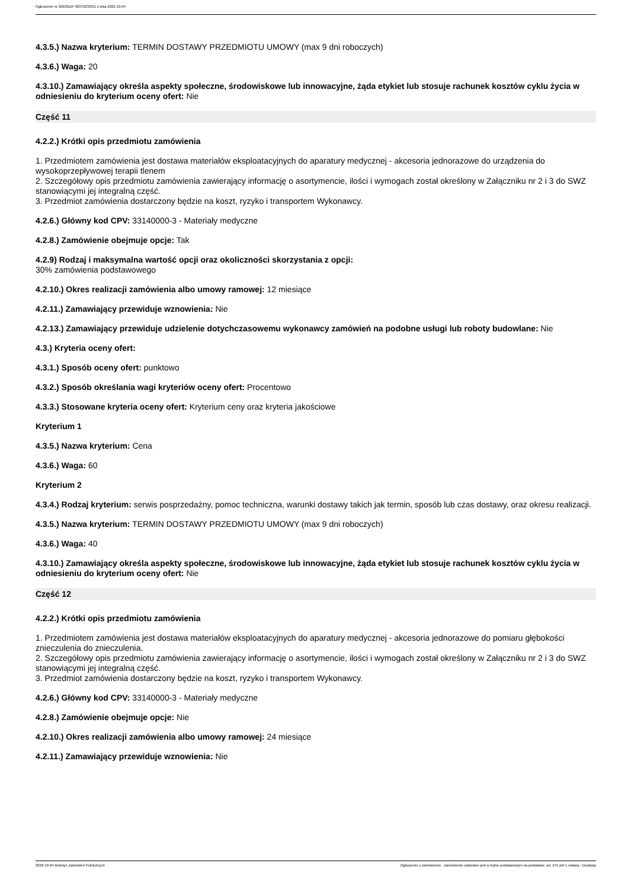Ogłoszenie nr 2022/BZP 00376233/01 z dnia 2022-10-04
4.3.5.) Nazwa kryterium: TERMIN DOSTAWY PRZEDMIOTU UMOWY (max 9 dni roboczych)
4.3.6.) Waga: 20
4.3.10.) Zamawiający określa aspekty społeczne, środowiskowe lub innowacyjne, żąda etykiet lub stosuje rachunek kosztów cyklu życia w odniesieniu do kryterium oceny ofert: Nie
Część 11
4.2.2.) Krótki opis przedmiotu zamówienia
1. Przedmiotem zamówienia jest dostawa materiałów eksploatacyjnych do aparatury medycznej - akcesoria jednorazowe do urządzenia do wysokoprzepływowej terapii tlenem
2. Szczegółowy opis przedmiotu zamówienia zawierający informację o asortymencie, ilości i wymogach został określony w Załączniku nr 2 i 3 do SWZ stanowiącymi jej integralną część.
3. Przedmiot zamówienia dostarczony będzie na koszt, ryzyko i transportem Wykonawcy.
4.2.6.) Główny kod CPV: 33140000-3 - Materiały medyczne
4.2.8.) Zamówienie obejmuje opcje: Tak
4.2.9) Rodzaj i maksymalna wartość opcji oraz okoliczności skorzystania z opcji:
30% zamówienia podstawowego
4.2.10.) Okres realizacji zamówienia albo umowy ramowej: 12 miesiące
4.2.11.) Zamawiający przewiduje wznowienia: Nie
4.2.13.) Zamawiający przewiduje udzielenie dotychczasowemu wykonawcy zamówień na podobne usługi lub roboty budowlane: Nie
4.3.) Kryteria oceny ofert:
4.3.1.) Sposób oceny ofert: punktowo
4.3.2.) Sposób określania wagi kryteriów oceny ofert: Procentowo
4.3.3.) Stosowane kryteria oceny ofert: Kryterium ceny oraz kryteria jakościowe
Kryterium 1
4.3.5.) Nazwa kryterium: Cena
4.3.6.) Waga: 60
Kryterium 2
4.3.4.) Rodzaj kryterium: serwis posprzedażny, pomoc techniczna, warunki dostawy takich jak termin, sposób lub czas dostawy, oraz okresu realizacji.
4.3.5.) Nazwa kryterium: TERMIN DOSTAWY PRZEDMIOTU UMOWY (max 9 dni roboczych)
4.3.6.) Waga: 40
4.3.10.) Zamawiający określa aspekty społeczne, środowiskowe lub innowacyjne, żąda etykiet lub stosuje rachunek kosztów cyklu życia w odniesieniu do kryterium oceny ofert: Nie
Część 12
4.2.2.) Krótki opis przedmiotu zamówienia
1. Przedmiotem zamówienia jest dostawa materiałów eksploatacyjnych do aparatury medycznej - akcesoria jednorazowe do pomiaru głębokości znieczulenia do znieczulenia.
2. Szczegółowy opis przedmiotu zamówienia zawierający informację o asortymencie, ilości i wymogach został określony w Załączniku nr 2 i 3 do SWZ stanowiącymi jej integralną część.
3. Przedmiot zamówienia dostarczony będzie na koszt, ryzyko i transportem Wykonawcy.
4.2.6.) Główny kod CPV: 33140000-3 - Materiały medyczne
4.2.8.) Zamówienie obejmuje opcje: Nie
4.2.10.) Okres realizacji zamówienia albo umowy ramowej: 24 miesiące
4.2.11.) Zamawiający przewiduje wznowienia: Nie
2022-10-04 Biuletyn Zamówień Publicznych Ogłoszenie o zamówieniu - Zamówienie udzielane jest w trybie podstawowym na podstawie: art. 275 pkt 1 ustawy - Dostawy